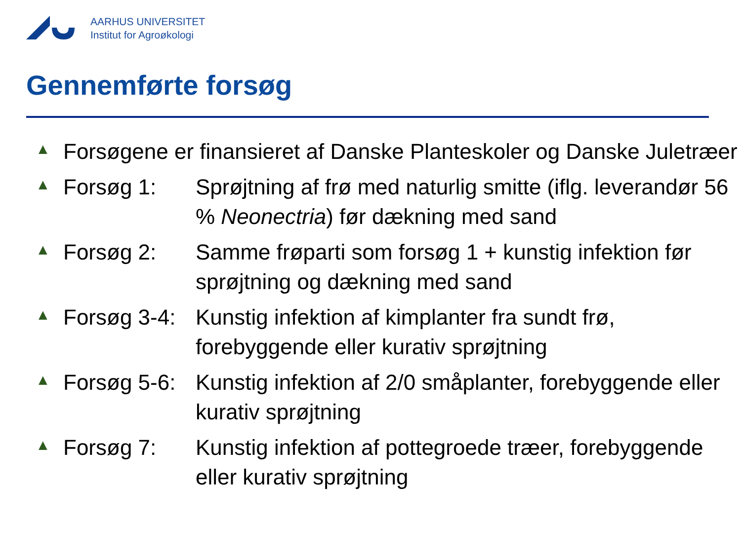AARHUS UNIVERSITET
Institut for Agroøkologi
Gennemførte forsøg
▲ Forsøgene er finansieret af Danske Planteskoler og Danske Juletræer
▲ Forsøg 1: Sprøjtning af frø med naturlig smitte (iflg. leverandør 56 % Neonectria) før dækning med sand
▲ Forsøg 2: Samme frøparti som forsøg 1 + kunstig infektion før sprøjtning og dækning med sand
▲ Forsøg 3-4: Kunstig infektion af kimplanter fra sundt frø, forebyggende eller kurativ sprøjtning
▲ Forsøg 5-6: Kunstig infektion af 2/0 småplanter, forebyggende eller kurativ sprøjtning
▲ Forsøg 7: Kunstig infektion af pottegroede træer, forebyggende eller kurativ sprøjtning